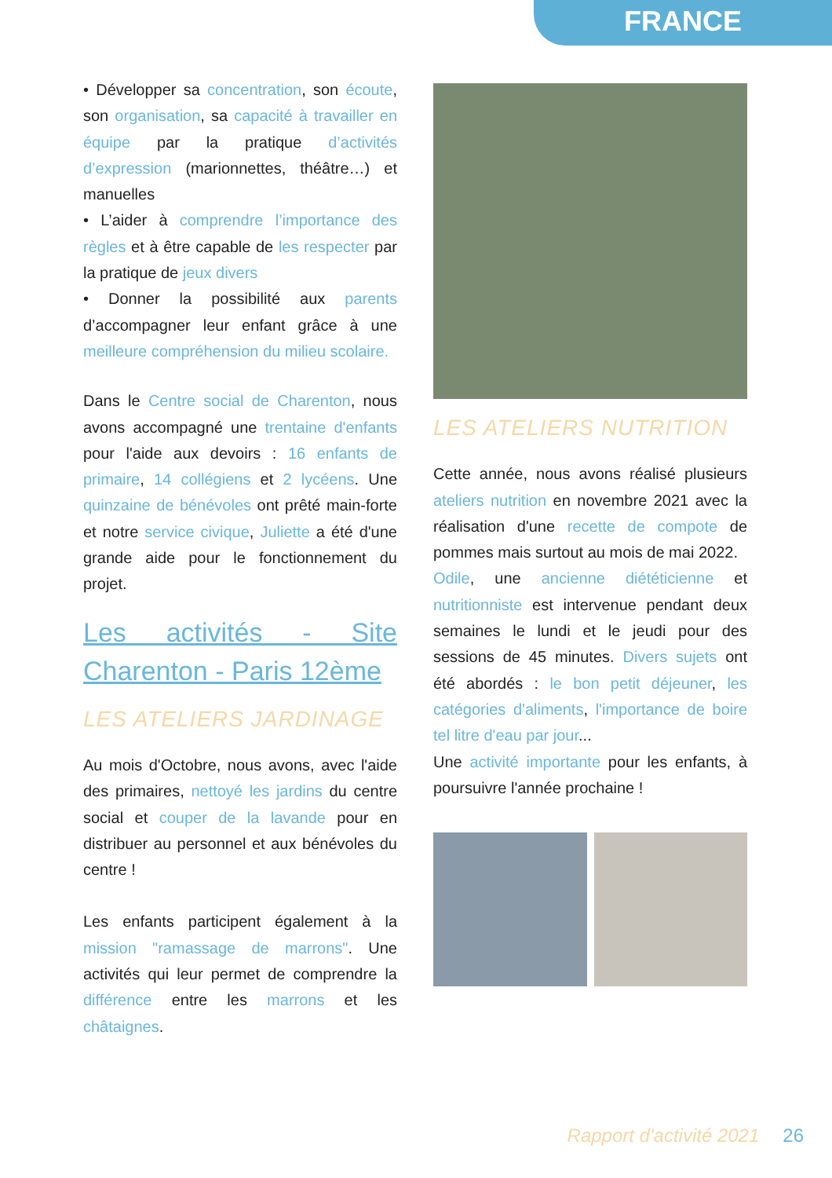FRANCE
• Développer sa concentration, son écoute, son organisation, sa capacité à travailler en équipe par la pratique d’activités d’expression (marionnettes, théâtre…) et manuelles
• L’aider à comprendre l’importance des règles et à être capable de les respecter par la pratique de jeux divers
• Donner la possibilité aux parents d’accompagner leur enfant grâce à une meilleure compréhension du milieu scolaire.
Dans le Centre social de Charenton, nous avons accompagné une trentaine d'enfants pour l'aide aux devoirs : 16 enfants de primaire, 14 collégiens et 2 lycéens. Une quinzaine de bénévoles ont prêté main-forte et notre service civique, Juliette a été d'une grande aide pour le fonctionnement du projet.
Les activités - Site Charenton - Paris 12ème
LES ATELIERS JARDINAGE
Au mois d'Octobre, nous avons, avec l'aide des primaires, nettoyé les jardins du centre social et couper de la lavande pour en distribuer au personnel et aux bénévoles du centre !
Les enfants participent également à la mission "ramassage de marrons". Une activités qui leur permet de comprendre la différence entre les marrons et les châtaignes.
LES ATELIERS NUTRITION
Cette année, nous avons réalisé plusieurs ateliers nutrition en novembre 2021 avec la réalisation d'une recette de compote de pommes mais surtout au mois de mai 2022.
Odile, une ancienne diététicienne et nutritionniste est intervenue pendant deux semaines le lundi et le jeudi pour des sessions de 45 minutes. Divers sujets ont été abordés : le bon petit déjeuner, les catégories d'aliments, l'importance de boire tel litre d'eau par jour...
Une activité importante pour les enfants, à poursuivre l'année prochaine !
Rapport d'activité 2021 26